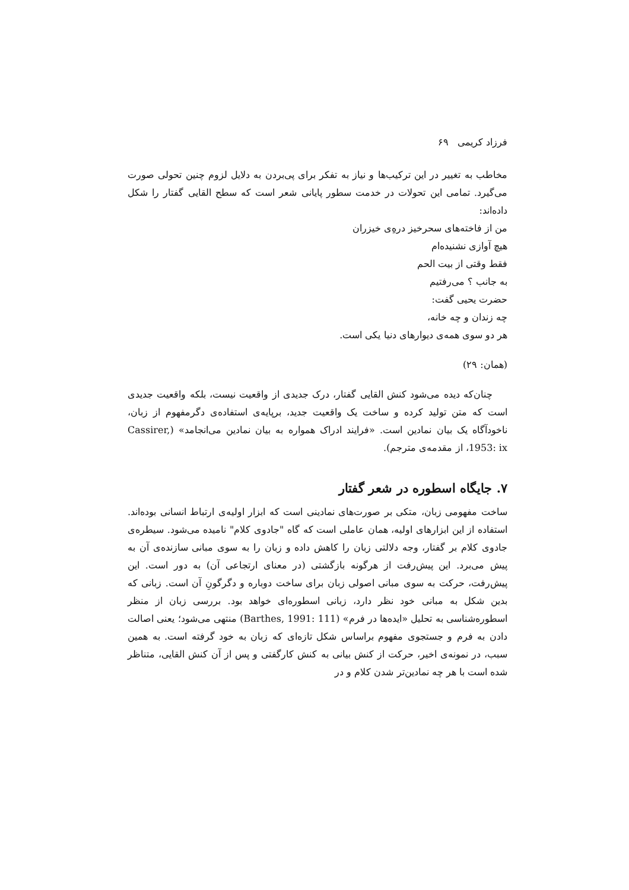فرزاد کریمی ۶۹
مخاطب به تغییر در این ترکیب‌ها و نیاز به تفکر برای پی‌بردن به دلایل لزوم چنین تحولی صورت می‌گیرد. تمامی این تحولات در خدمت سطور پایانی شعر است که سطح القایی گفتار را شکل داده‌اند:
من از فاخته‌های سحرخیز درهِ‌ی خیزران
هیچ آوازی نشنیده‌ام
فقط وقتی از بیت الحم
به جانب ؟ می‌رفتیم
حضرت یحیی گفت:
چه زندان و چه خانه،
هر دو سوی همه‌ی دیوارهای دنیا یکی است.
(همان: ۲۹)
چنان‌که دیده می‌شود کنش القایی گفتار، درک جدیدی از واقعیت نیست، بلکه واقعیت جدیدی است که متن تولید کرده و ساخت یک واقعیت جدید، برپایه‌ی استفاده‌ی دگرمفهوم از زبان، ناخودآگاه یک بیان نمادین است. «فرایند ادراک همواره به بیان نمادین می‌انجامد» (Cassirer, 1953: ix، از مقدمه‌ی مترجم).
۷. جایگاه اسطوره در شعر گفتار
ساخت مفهومی زبان، متکی بر صورت‌های نمادینی است که ابزار اولیه‌ی ارتباط انسانی بوده‌اند. استفاده از این ابزارهای اولیه، همان عاملی است که گاه "جادوی کلام" نامیده می‌شود. سیطره‌ی جادوی کلام بر گفتار، وجه دلالتی زبان را کاهش داده و زبان را به سوی مبانی سازنده‌ی آن به پیش می‌برد. این پیش‌رفت از هرگونه بازگشتی (در معنای ارتجاعی آن) به دور است. این پیش‌رفت، حرکت به سوی مبانی اصولی زبان برای ساخت دوباره و دگرگونِ آن است. زبانی که بدین شکل به مبانی خود نظر دارد، زبانی اسطوره‌ای خواهد بود. بررسی زبان از منظر اسطوره‌شناسی به تحلیل «ایده‌ها در فرم» (Barthes, 1991: 111) منتهی می‌شود؛ یعنی اصالت دادن به فرم و جستجوی مفهوم براساس شکل تازه‌ای که زبان به خود گرفته است. به همین سبب، در نمونه‌ی اخیر، حرکت از کنش بیانی به کنش کارگفتی و پس از آن کنش القایی، متناظر شده است با هر چه نمادین‌تر شدن کلام و در